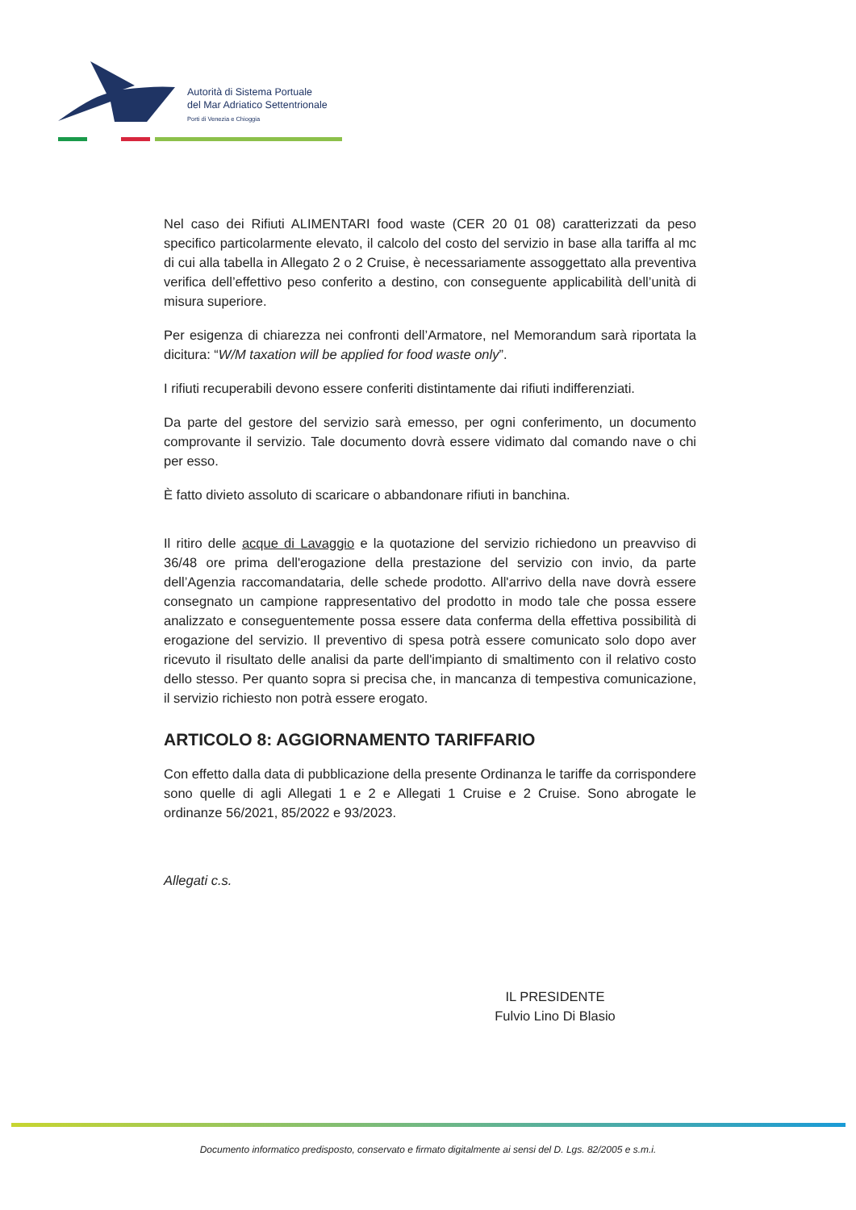Autorità di Sistema Portuale
del Mar Adriatico Settentrionale
Porti di Venezia e Chioggia
Nel caso dei Rifiuti ALIMENTARI food waste (CER 20 01 08) caratterizzati da peso specifico particolarmente elevato, il calcolo del costo del servizio in base alla tariffa al mc di cui alla tabella in Allegato 2 o 2 Cruise, è necessariamente assoggettato alla preventiva verifica dell’effettivo peso conferito a destino, con conseguente applicabilità dell’unità di misura superiore.
Per esigenza di chiarezza nei confronti dell’Armatore, nel Memorandum sarà riportata la dicitura: “W/M taxation will be applied for food waste only”.
I rifiuti recuperabili devono essere conferiti distintamente dai rifiuti indifferenziati.
Da parte del gestore del servizio sarà emesso, per ogni conferimento, un documento comprovante il servizio. Tale documento dovrà essere vidimato dal comando nave o chi per esso.
È fatto divieto assoluto di scaricare o abbandonare rifiuti in banchina.
Il ritiro delle acque di Lavaggio e la quotazione del servizio richiedono un preavviso di 36/48 ore prima dell'erogazione della prestazione del servizio con invio, da parte dell’Agenzia raccomandataria, delle schede prodotto. All'arrivo della nave dovrà essere consegnato un campione rappresentativo del prodotto in modo tale che possa essere analizzato e conseguentemente possa essere data conferma della effettiva possibilità di erogazione del servizio. Il preventivo di spesa potrà essere comunicato solo dopo aver ricevuto il risultato delle analisi da parte dell'impianto di smaltimento con il relativo costo dello stesso. Per quanto sopra si precisa che, in mancanza di tempestiva comunicazione, il servizio richiesto non potrà essere erogato.
ARTICOLO 8: AGGIORNAMENTO TARIFFARIO
Con effetto dalla data di pubblicazione della presente Ordinanza le tariffe da corrispondere sono quelle di agli Allegati 1 e 2 e Allegati 1 Cruise e 2 Cruise. Sono abrogate le ordinanze 56/2021, 85/2022 e 93/2023.
Allegati c.s.
IL PRESIDENTE
Fulvio Lino Di Blasio
Documento informatico predisposto, conservato e firmato digitalmente ai sensi del D. Lgs. 82/2005 e s.m.i.